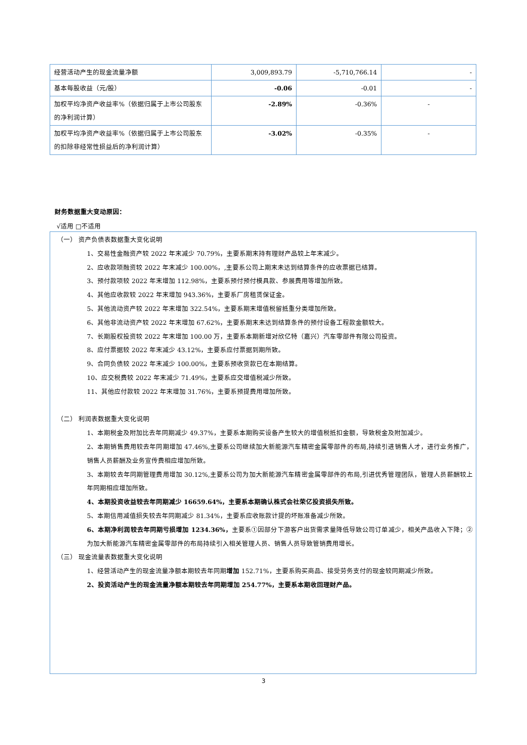| 经营活动产生的现金流量净额 | 3,009,893.79 | -5,710,766.14 | - |
| 基本每股收益（元/股） | -0.06 | -0.01 | - |
| 加权平均净资产收益率%（依据归属于上市公司股东的净利润计算） | -2.89% | -0.36% | - |
| 加权平均净资产收益率%（依据归属于上市公司股东的扣除非经常性损益后的净利润计算） | -3.02% | -0.35% | - |
财务数据重大变动原因：
√适用 □不适用
（一） 资产负债表数据重大变化说明
1、交易性金融资产较 2022 年末减少 70.79%，主要系期末持有理财产品较上年末减少。
2、应收款项融资较 2022 年末减少 100.00%，,主要系公司上期末未达到结算条件的应收票据已结算。
3、预付款项较 2022 年末增加 112.98%，主要系预付预付模具款、参展费用等增加所致。
4、其他应收款较 2022 年末增加 943.36%，主要系厂房租赁保证金。
5、其他流动资产较 2022 年末增加 322.54%，主要系期末增值税留抵重分类增加所致。
6、其他非流动资产较 2022 年末增加 67.62%，主要系期末未达到结算条件的预付设备工程款金额较大。
7、长期股权投资较 2022 年末增加 100.00 万，主要系本期新增对欣亿特（嘉兴）汽车零部件有限公司投资。
8、应付票据较 2022 年末减少 43.12%，主要系应付票据到期所致。
9、合同负债较 2022 年末减少 100.00%，主要系预收货款已在本期结算。
10、应交税费较 2022 年末减少 71.49%，主要系应交增值税减少所致。
11、其他应付款较 2022 年末增加 31.76%，主要系预提费用增加所致。
（二） 利润表数据重大变化说明
1、本期税金及附加比去年同期减少 49.37%，主要系本期购买设备产生较大的增值税抵扣金额，导致税金及附加减少。
2、本期销售费用较去年同期增加 47.46%,主要系公司继续加大新能源汽车精密金属零部件的布局,持续引进销售人才，进行业务推广，销售人员薪酬及业务宣传费相应增加所致。
3、本期较去年同期管理费用增加 30.12%,主要系公司为加大新能源汽车精密金属零部件的布局,引进优秀管理团队，管理人员薪酬较上年同期相应增加所致。
4、本期投资收益较去年同期减少 16659.64%，主要系本期确认株式会社荣亿投资损失所致。
5、本期信用减值损失较去年同期减少 81.34%，主要系应收账款计提的坏账准备减少所致。
6、本期净利润较去年同期亏损增加 1234.36%，主要系①因部分下游客户出货需求量降低导致公司订单减少，相关产品收入下降；②为加大新能源汽车精密金属零部件的布局持续引入相关管理人员、销售人员导致管销费用增长。
（三） 现金流量表数据重大变化说明
1、经营活动产生的现金流量净额本期较去年同期增加 152.71%，主要系购买商品、接受劳务支付的现金较同期减少所致。
2、投资活动产生的现金流量净额本期较去年同期增加 254.77%，主要系本期收回理财产品。
3